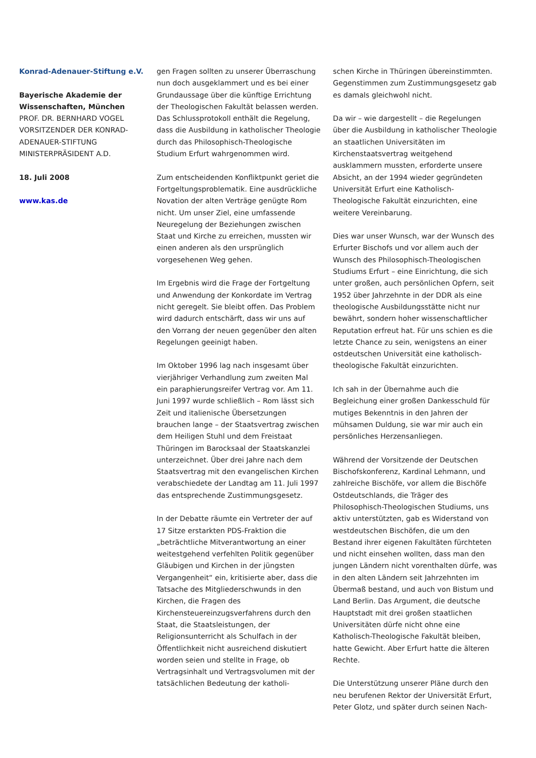Konrad-Adenauer-Stiftung e.V.
Bayerische Akademie der Wissenschaften, München
PROF. DR. BERNHARD VOGEL
VORSITZENDER DER KONRAD-ADENAUER-STIFTUNG
MINISTERPRÄSIDENT A.D.
18. Juli 2008
www.kas.de
gen Fragen sollten zu unserer Überraschung nun doch ausgeklammert und es bei einer Grundaussage über die künftige Errichtung der Theologischen Fakultät belassen werden. Das Schlussprotokoll enthält die Regelung, dass die Ausbildung in katholischer Theologie durch das Philosophisch-Theologische Studium Erfurt wahrgenommen wird.
Zum entscheidenden Konfliktpunkt geriet die Fortgeltungsproblematik. Eine ausdrückliche Novation der alten Verträge genügte Rom nicht. Um unser Ziel, eine umfassende Neuregelung der Beziehungen zwischen Staat und Kirche zu erreichen, mussten wir einen anderen als den ursprünglich vorgesehenen Weg gehen.
Im Ergebnis wird die Frage der Fortgeltung und Anwendung der Konkordate im Vertrag nicht geregelt. Sie bleibt offen. Das Problem wird dadurch entschärft, dass wir uns auf den Vorrang der neuen gegenüber den alten Regelungen geeinigt haben.
Im Oktober 1996 lag nach insgesamt über vierjähriger Verhandlung zum zweiten Mal ein paraphierungsreifer Vertrag vor. Am 11. Juni 1997 wurde schließlich – Rom lässt sich Zeit und italienische Übersetzungen brauchen lange – der Staatsvertrag zwischen dem Heiligen Stuhl und dem Freistaat Thüringen im Barocksaal der Staatskanzlei unterzeichnet. Über drei Jahre nach dem Staatsvertrag mit den evangelischen Kirchen verabschiedete der Landtag am 11. Juli 1997 das entsprechende Zustimmungsgesetz.
In der Debatte räumte ein Vertreter der auf 17 Sitze erstarkten PDS-Fraktion die „beträchtliche Mitverantwortung an einer weitestgehend verfehlten Politik gegenüber Gläubigen und Kirchen in der jüngsten Vergangenheit“ ein, kritisierte aber, dass die Tatsache des Mitgliederschwunds in den Kirchen, die Fragen des Kirchensteuereinzugsverfahrens durch den Staat, die Staatsleistungen, der Religionsunterricht als Schulfach in der Öffentlichkeit nicht ausreichend diskutiert worden seien und stellte in Frage, ob Vertragsinhalt und Vertragsvolumen mit der tatsächlichen Bedeutung der katholi-
schen Kirche in Thüringen übereinstimmten. Gegenstimmen zum Zustimmungsgesetz gab es damals gleichwohl nicht.
Da wir – wie dargestellt – die Regelungen über die Ausbildung in katholischer Theologie an staatlichen Universitäten im Kirchenstaatsvertrag weitgehend ausklammern mussten, erforderte unsere Absicht, an der 1994 wieder gegründeten Universität Erfurt eine Katholisch-Theologische Fakultät einzurichten, eine weitere Vereinbarung.
Dies war unser Wunsch, war der Wunsch des Erfurter Bischofs und vor allem auch der Wunsch des Philosophisch-Theologischen Studiums Erfurt – eine Einrichtung, die sich unter großen, auch persönlichen Opfern, seit 1952 über Jahrzehnte in der DDR als eine theologische Ausbildungsstätte nicht nur bewährt, sondern hoher wissenschaftlicher Reputation erfreut hat. Für uns schien es die letzte Chance zu sein, wenigstens an einer ostdeutschen Universität eine katholisch-theologische Fakultät einzurichten.
Ich sah in der Übernahme auch die Begleichung einer großen Dankesschuld für mutiges Bekenntnis in den Jahren der mühsamen Duldung, sie war mir auch ein persönliches Herzensanliegen.
Während der Vorsitzende der Deutschen Bischofskonferenz, Kardinal Lehmann, und zahlreiche Bischöfe, vor allem die Bischöfe Ostdeutschlands, die Träger des Philosophisch-Theologischen Studiums, uns aktiv unterstützten, gab es Widerstand von westdeutschen Bischöfen, die um den Bestand ihrer eigenen Fakultäten fürchteten und nicht einsehen wollten, dass man den jungen Ländern nicht vorenthalten dürfe, was in den alten Ländern seit Jahrzehnten im Übermaß bestand, und auch von Bistum und Land Berlin. Das Argument, die deutsche Hauptstadt mit drei großen staatlichen Universitäten dürfe nicht ohne eine Katholisch-Theologische Fakultät bleiben, hatte Gewicht. Aber Erfurt hatte die älteren Rechte.
Die Unterstützung unserer Pläne durch den neu berufenen Rektor der Universität Erfurt, Peter Glotz, und später durch seinen Nach-